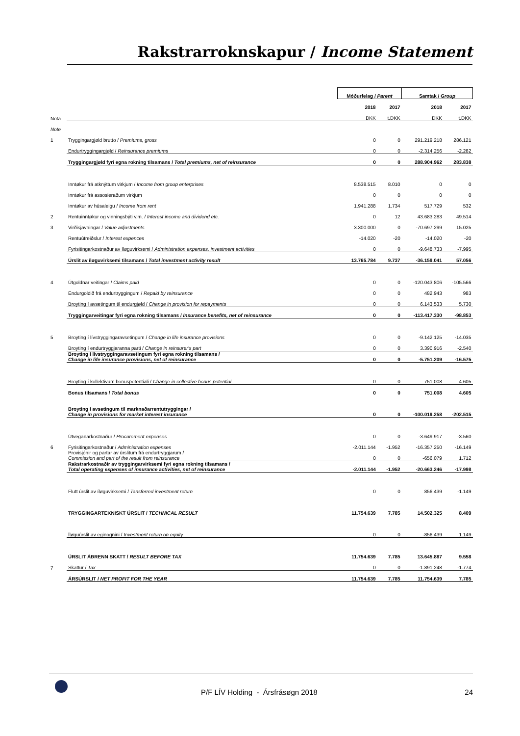Rakstrarroknskapur / Income Statement
| | | Móðurfelag / Parent | | Samtak / Group | |
| | | 2018 | 2017 | 2018 | 2017 |
| Nota | | DKK | t.DKK | DKK | t.DKK |
| Note | | | | | |
| 1 | Tryggingargjøld brutto / Premiums, gross | 0 | 0 | 291.219.218 | 286.121 |
| | Endurtryggingargjøld / Reinsurance premiums | 0 | 0 | -2.314.256 | -2.282 |
| | Tryggingargjøld fyri egna rokning tilsamans / Total premiums, net of reinsurance | 0 | 0 | 288.904.962 | 283.838 |
| | Inntøkur frá atknýttum virkjum / Income from group enterprises | 8.538.515 | 8.010 | 0 | 0 |
| | Inntøkur frá assosieraðum virkjum | 0 | 0 | 0 | 0 |
| | Inntøkur av húsaleigu / Income from rent | 1.941.288 | 1.734 | 517.729 | 532 |
| 2 | Rentuinntøkur og vinningsbýti v.m. / Interest income and dividend etc. | 0 | 12 | 43.683.283 | 49.514 |
| 3 | Virðisjavningar / Value adjustments | 3.300.000 | 0 | -70.697.299 | 15.025 |
| | Rentuútreiðslur / Interest expences | -14.020 | -20 | -14.020 | -20 |
| | Fyrisitingarkostnaður av íløguvirksemi / Administration expenses, investment activities | 0 | 0 | -9.648.733 | -7.995 |
| | Úrslit av íløguvirksemi tilsamans / Total investment activity result | 13.765.784 | 9.737 | -36.159.041 | 57.056 |
| 4 | Útgoldnar veitingar / Claims paid | 0 | 0 | -120.043.806 | -105.566 |
| | Endurgoldið frá endurtryggingum / Repaid by reinsurance | 0 | 0 | 482.943 | 983 |
| | Broyting í avsetingum til endurgjøld / Change in provision for repayments | 0 | 0 | 6.143.533 | 5.730 |
| | Tryggingarveitingar fyri egna rokning tilsamans / Insurance benefits, net of reinsurance | 0 | 0 | -113.417.330 | -98.853 |
| 5 | Broyting í lívstryggingaravsetingum / Change in life insurance provisions | 0 | 0 | -9.142.125 | -14.035 |
| | Broyting í endurtryggjaranna parti / Change in reinsurer's part | 0 | 0 | 3.390.916 | -2.540 |
| | Broyting í lívstryggingaravsetingum fyri egna rokning tilsamans / Change in life insurance provisions, net of reinsurance | 0 | 0 | -5.751.209 | -16.575 |
| | Broyting í kollektivum bonuspotentiali / Change in collective bonus potential | 0 | 0 | 751.008 | 4.605 |
| | Bonus tilsamans / Total bonus | 0 | 0 | 751.008 | 4.605 |
| | Broyting í avsetingum til marknaðarrentutryggingar / Change in provisions for market interest insurance | 0 | 0 | -100.019.258 | -202.515 |
| | Útveganarkostnaður / Procurement expenses | 0 | 0 | -3.649.917 | -3.560 |
| 6 | Fyrisitingarkostnaður / Administration expenses | -2.011.144 | -1.952 | -16.357.250 | -16.149 |
| | Provisjónir og partar av úrslitum frá endurtryggjarum / Commission and part of the result from reinsurance | 0 | 0 | -656.079 | 1.712 |
| | Rakstrarkostnaðir av tryggingarvirksemi fyri egna rokning tilsamans / Total operating expenses of insurance activities, net of reinsurance | -2.011.144 | -1.952 | -20.663.246 | -17.998 |
| | Flutt úrslit av íløguvirksemi / Tansferred investment return | 0 | 0 | 856.439 | -1.149 |
| | TRYGGINGARTEKNISKT ÚRSLIT / TECHNICAL RESULT | 11.754.639 | 7.785 | 14.502.325 | 8.409 |
| | Íløguúrslit av eginognini / Investment return on equity | 0 | 0 | -856.439 | 1.149 |
| | ÚRSLIT ÁÐRENN SKATT / RESULT BEFORE TAX | 11.754.639 | 7.785 | 13.645.887 | 9.558 |
| 7 | Skattur / Tax | 0 | 0 | -1.891.248 | -1.774 |
| | ÁRSÚRSLIT / NET PROFIT FOR THE YEAR | 11.754.639 | 7.785 | 11.754.639 | 7.785 |
P/F LÍV Holding - Ársfrásøgn 2018 24